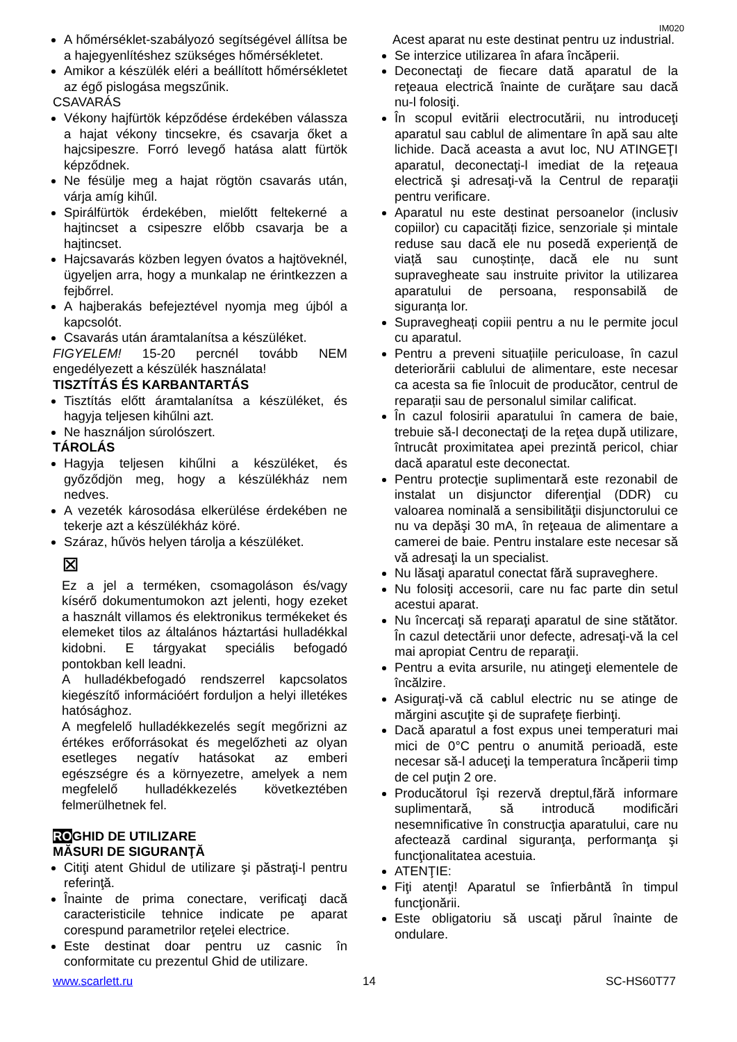IM020
A hőmérséklet-szabályozó segítségével állítsa be a hajegyenlítéshez szükséges hőmérsékletet.
Amikor a készülék eléri a beállított hőmérsékletet az égő pislogása megszűnik.
CSAVARÁS
Vékony hajfürtök képződése érdekében válassza a hajat vékony tincsekre, és csavarja őket a hajcsipeszre. Forró levegő hatása alatt fürtök képződnek.
Ne fésülje meg a hajat rögtön csavarás után, várja amíg kihűl.
Spirálfürtök érdekében, mielőtt feltekerné a hajtincset a csipeszre előbb csavarja be a hajtincset.
Hajcsavarás közben legyen óvatos a hajtöveknél, ügyeljen arra, hogy a munkalap ne érintkezzen a fejbőrrel.
A hajberakás befejeztével nyomja meg újból a kapcsolót.
Csavarás után áramtalanítsa a készüléket.
FIGYELEM! 15-20 percnél tovább NEM engedélyezett a készülék használata!
TISZTÍTÁS ÉS KARBANTARTÁS
Tisztítás előtt áramtalanítsa a készüléket, és hagyja teljesen kihűlni azt.
Ne használjon súrolószert.
TÁROLÁS
Hagyja teljesen kihűlni a készüléket, és győződjön meg, hogy a készülékház nem nedves.
A vezeték károsodása elkerülése érdekében ne tekerje azt a készülékház köré.
Száraz, hűvös helyen tárolja a készüléket.
⊠
Ez a jel a terméken, csomagoláson és/vagy kísérő dokumentumokon azt jelenti, hogy ezeket a használt villamos és elektronikus termékeket és elemeket tilos az általános háztartási hulladékkal kidobni. E tárgyakat speciális befogadó pontokban kell leadni.
A hulladékbefogadó rendszerrel kapcsolatos kiegészítő információért forduljon a helyi illetékes hatósághoz.
A megfelelő hulladékkezelés segít megőrizni az értékes erőforrásokat és megelőzheti az olyan esetleges negatív hatásokat az emberi egészségre és a környezetre, amelyek a nem megfelelő hulladékkezelés következtében felmerülhetnek fel.
ROGHID DE UTILIZARE
MĂSURI DE SIGURANŢĂ
Citiţi atent Ghidul de utilizare şi păstraţi-l pentru referinţă.
Înainte de prima conectare, verificaţi dacă caracteristicile tehnice indicate pe aparat corespund parametrilor reţelei electrice.
Este destinat doar pentru uz casnic în conformitate cu prezentul Ghid de utilizare.
Acest aparat nu este destinat pentru uz industrial.
Se interzice utilizarea în afara încăperii.
Deconectaţi de fiecare dată aparatul de la reţeaua electrică înainte de curăţare sau dacă nu-l folosiţi.
În scopul evitării electrocutării, nu introduceţi aparatul sau cablul de alimentare în apă sau alte lichide. Dacă aceasta a avut loc, NU ATINGEŢI aparatul, deconectaţi-l imediat de la reţeaua electrică şi adresaţi-vă la Centrul de reparaţii pentru verificare.
Aparatul nu este destinat persoanelor (inclusiv copiilor) cu capacități fizice, senzoriale și mintale reduse sau dacă ele nu posedă experiență de viață sau cunoștințe, dacă ele nu sunt supravegheate sau instruite privitor la utilizarea aparatului de persoana, responsabilă de siguranța lor.
Supravegheați copiii pentru a nu le permite jocul cu aparatul.
Pentru a preveni situațiile periculoase, în cazul deteriorării cablului de alimentare, este necesar ca acesta sa fie înlocuit de producător, centrul de reparații sau de personalul similar calificat.
În cazul folosirii aparatului în camera de baie, trebuie să-l deconectaţi de la reţea după utilizare, întrucât proximitatea apei prezintă pericol, chiar dacă aparatul este deconectat.
Pentru protecţie suplimentară este rezonabil de instalat un disjunctor diferenţial (DDR) cu valoarea nominală a sensibilităţii disjunctorului ce nu va depăşi 30 mA, în reţeaua de alimentare a camerei de baie. Pentru instalare este necesar să vă adresaţi la un specialist.
Nu lăsaţi aparatul conectat fără supraveghere.
Nu folosiţi accesorii, care nu fac parte din setul acestui aparat.
Nu încercaţi să reparaţi aparatul de sine stătător. În cazul detectării unor defecte, adresaţi-vă la cel mai apropiat Centru de reparaţii.
Pentru a evita arsurile, nu atingeţi elementele de încălzire.
Asiguraţi-vă că cablul electric nu se atinge de mărgini ascuţite şi de suprafeţe fierbinţi.
Dacă aparatul a fost expus unei temperaturi mai mici de 0°C pentru o anumită perioadă, este necesar să-l aduceţi la temperatura încăperii timp de cel puţin 2 ore.
Producătorul îşi rezervă dreptul,fără informare suplimentară, să introducă modificări nesemnificative în construcţia aparatului, care nu afectează cardinal siguranţa, performanţa şi funcţionalitatea acestuia.
ATENŢIE:
Fiţi atenţi! Aparatul se înfierbântă în timpul funcţionării.
Este obligatoriu să uscaţi părul înainte de ondulare.
www.scarlett.ru 14 SC-HS60T77